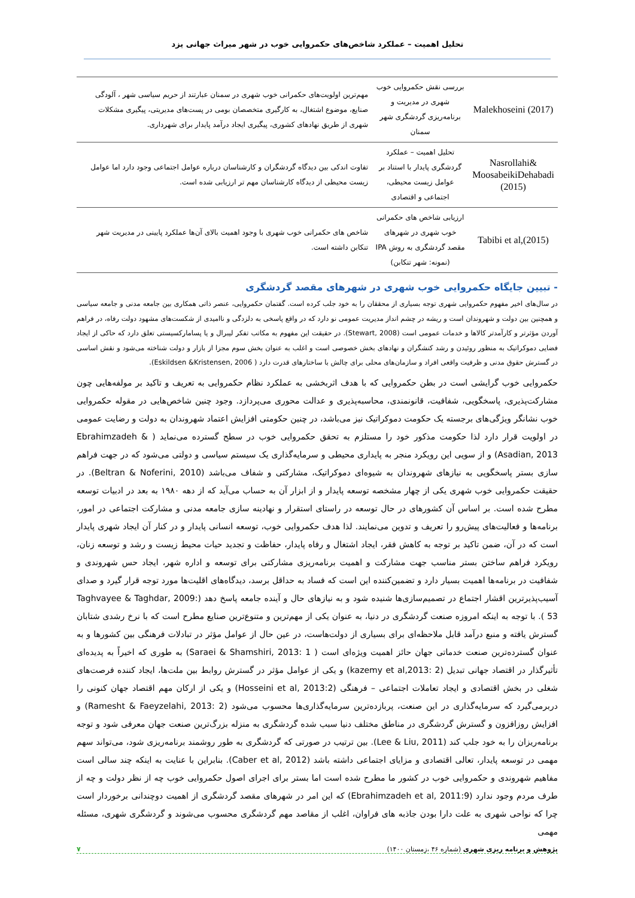تحلیل اهمیت – عملکرد شاخص‌های حکمروایی خوب در شهر میراث جهانی یزد
| Malekhoseini (2017) | بررسی نقش حکمروایی خوب شهری در مدیریت و برنامه‌ریزی گردشگری شهر سمنان | مهم‌ترین اولویت‌های حکمرانی خوب شهری در سمنان عبارتند از حریم سیاسی شهر ، آلودگی صنایع، موضوع اشتغال، به کارگیری متخصصان بومی در پست‌های مدیریتی، پیگیری مشکلات شهری از طریق نهادهای کشوری، پیگیری ایجاد درآمد پایدار برای شهرداری. |
| Nasrollahi& MoosabeikiDehabadi (2015) | تحلیل اهمیت – عملکرد گردشگری پایدار با استناد بر عوامل زیست محیطی، اجتماعی و اقتصادی | تفاوت اندکی بین دیدگاه گردشگران و کارشناسان درباره عوامل اجتماعی وجود دارد اما عوامل زیست محیطی از دیدگاه کارشناسان مهم تر ارزیابی شده است. |
| Tabibi et al,(2015) | ارزیابی شاخص های حکمرانی خوب شهری در شهرهای مقصد گردشگری به روش IPA (نمونه: شهر تنکابن) | شاخص های حکمرانی خوب شهری با وجود اهمیت بالای آن‌ها عملکرد پایینی در مدیریت شهر تنکابن داشته است. |
- تبیین جایگاه حکمروایی خوب شهری در شهرهای مقصد گردشگری
در سال‌های اخیر مفهوم حکمروایی شهری توجه بسیاری از محققان را به خود جلب کرده است. گفتمان حکمروایی، عنصر ذاتی همکاری بین جامعه مدنی و جامعه سیاسی و همچنین بین دولت و شهروندان است و ریشه در چشم انداز مدیریت عمومی نو دارد که در واقع پاسخی به دلزدگی و ناامیدی از شکست‌های مشهود دولت رفاه، در فراهم آوردن مؤثرتر و کارآمدتر کالاها و خدمات عمومی است (Stewart, 2008). در حقیقت این مفهوم به مکاتب تفکر لیبرال و یا پسامارکسیستی تعلق دارد که حاکی از ایجاد فضایی دموکراتیک به منظور روئیدن و رشد کنشگران و نهادهای بخش خصوصی است و اغلب به عنوان بخش سوم مجزا از بازار و دولت شناخته می‌شود و نقش اساسی در گسترش حقوق مدنی و ظرفیت واقعی افراد و سازمان‌های محلی برای چالش با ساختارهای قدرت دارد ( Eskildsen &Kristensen, 2006).
حکمروایی خوب گرایشی است در بطن حکمروایی که با هدف اثربخشی به عملکرد نظام حکمروایی به تعریف و تاکید بر مولفه‌هایی چون مشارکت‌پذیری، پاسخگویی، شفافیت، قانونمندی، محاسبه‌پذیری و عدالت محوری می‌پردازد. وجود چنین شاخص‌هایی در مقوله حکمروایی خوب نشانگر ویژگی‌های برجسته یک حکومت دموکراتیک نیز می‌باشد، در چنین حکومتی افزایش اعتماد شهروندان به دولت و رضایت عمومی در اولویت قرار دارد لذا حکومت مذکور خود را مستلزم به تحقق حکمروایی خوب در سطح گسترده می‌نماید ( Ebrahimzadeh & Asadian, 2013) و از سویی این رویکرد منجر به پایداری محیطی و سرمایه‌گذاری یک سیستم سیاسی و دولتی می‌شود که در جهت فراهم سازی بستر پاسخگویی به نیازهای شهروندان به شیوه‌ای دموکراتیک، مشارکتی و شفاف می‌باشد (Beltran & Noferini, 2010). در حقیقت حکمروایی خوب شهری یکی از چهار مشخصه توسعه پایدار و از ابزار آن به حساب می‌آید که از دهه ۱۹۸۰ به بعد در ادبیات توسعه مطرح شده است. بر اساس آن کشورهای در حال توسعه در راستای استقرار و نهادینه سازی جامعه مدنی و مشارکت اجتماعی در امور، برنامه‌ها و فعالیت‌های پیش‌رو را تعریف و تدوین می‌نمایند. لذا هدف حکمروایی خوب، توسعه انسانی پایدار و در کنار آن ایجاد شهری پایدار است که در آن، ضمن تاکید بر توجه به کاهش فقر، ایجاد اشتغال و رفاه پایدار، حفاظت و تجدید حیات محیط زیست و رشد و توسعه زنان، رویکرد فراهم ساختن بستر مناسب جهت مشارکت و اهمیت برنامه‌ریزی مشارکتی برای توسعه و اداره شهر، ایجاد حس شهروندی و شفافیت در برنامه‌ها اهمیت بسیار دارد و تضمین‌کننده این است که فساد به حداقل برسد، دیدگاه‌های اقلیت‌ها مورد توجه قرار گیرد و صدای آسیب‌پذیرترین اقشار اجتماع در تصمیم‌سازی‌ها شنیده شود و به نیازهای حال و آینده جامعه پاسخ دهد (Taghvayee & Taghdar, 2009: 53 ). با توجه به اینکه امروزه صنعت گردشگری در دنیا، به عنوان یکی از مهم‌ترین و متنوع‌ترین صنایع مطرح است که با نرخ رشدی شتابان گسترش یافته و منبع درآمد قابل ملاحظه‌ای برای بسیاری از دولت‌هاست، در عین حال از عوامل مؤثر در تبادلات فرهنگی بین کشورها و به عنوان گسترده‌ترین صنعت خدماتی جهان حائز اهمیت ویژه‌ای است ( Saraei & Shamshiri, 2013: 1) به طوری که اخیراً به پدیده‌ای تأثیرگذار در اقتصاد جهانی تبدیل (kazemy et al,2013: 2) و یکی از عوامل مؤثر در گسترش روابط بین ملت‌ها، ایجاد کننده فرصت‌های شغلی در بخش اقتصادی و ایجاد تعاملات اجتماعی – فرهنگی (Hosseini et al, 2013:2) و یکی از ارکان مهم اقتصاد جهان کنونی را دربرمی‌گیرد که سرمایه‌گذاری در این صنعت، پربازده‌ترین سرمایه‌گذاری‌ها محسوب می‌شود (Ramesht & Faeyzelahi, 2013: 2) و افزایش روزافزون و گسترش گردشگری در مناطق مختلف دنیا سبب شده گردشگری به منزله بزرگ‌ترین صنعت جهان معرفی شود و توجه برنامه‌ریزان را به خود جلب کند (Lee & Liu, 2011). بین ترتیب در صورتی که گردشگری به طور روشمند برنامه‌ریزی شود، می‌تواند سهم مهمی در توسعه پایدار، تعالی اقتصادی و مزایای اجتماعی داشته باشد (Caber et al, 2012). بنابراین با عنایت به اینکه چند سالی است مفاهیم شهروندی و حکمروایی خوب در کشور ما مطرح شده است اما بستر برای اجرای اصول حکمروایی خوب چه از نظر دولت و چه از طرف مردم وجود ندارد (Ebrahimzadeh et al, 2011:9) که این امر در شهرهای مقصد گردشگری از اهمیت دوچندانی برخوردار است چرا که نواحی شهری به علت دارا بودن جاذبه های فراوان، اغلب از مقاصد مهم گردشگری محسوب می‌شوند و گردشگری شهری، مسئله مهمی
پژوهش و برنامه ریزی شهری (شماره ۴۶ ،زمستان ۱۴۰۰) ۷